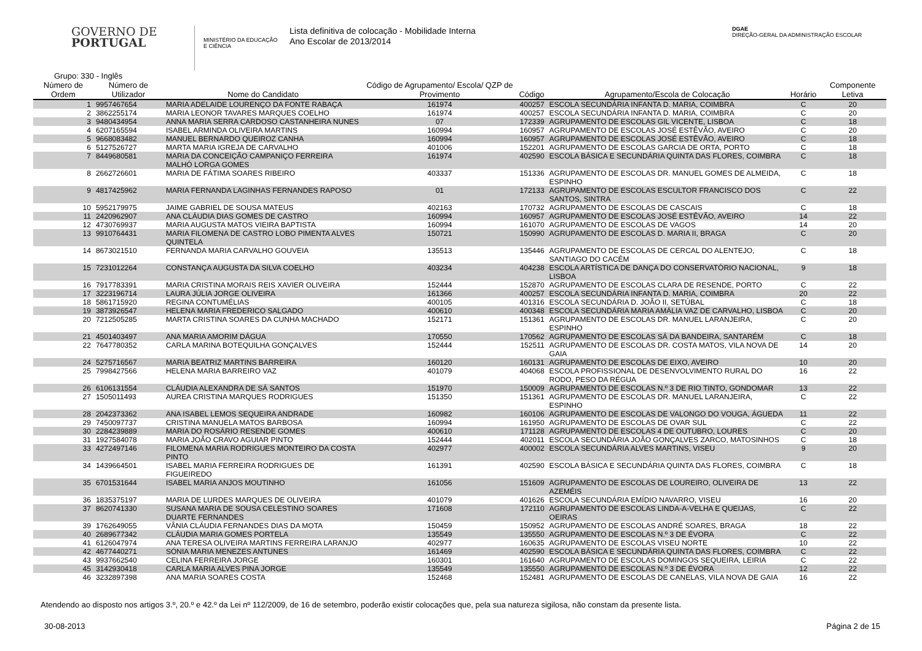GOVERNO DE
PORTUGAL
MINISTÉRIO DA EDUCAÇÃO
E CIÊNCIA
Lista definitiva de colocação - Mobilidade Interna
Ano Escolar de 2013/2014
DGAE
DIREÇÃO-GERAL DA ADMINISTRAÇÃO ESCOLAR
Grupo: 330 - Inglês
| Número de Ordem | Número de Utilizador | Nome do Candidato | Código de Agrupamento/ Escola/ QZP de Provimento | Código | Agrupamento/Escola de Colocação | Horário | Componente Letiva |
| --- | --- | --- | --- | --- | --- | --- | --- |
| 1 | 9957467654 | MARIA ADELAIDE LOURENÇO DA FONTE RABAÇA | 161974 | 400257 | ESCOLA SECUNDÁRIA INFANTA D. MARIA, COIMBRA | C | 20 |
| 2 | 3862255174 | MARIA LEONOR TAVARES MARQUES COELHO | 161974 | 400257 | ESCOLA SECUNDÁRIA INFANTA D. MARIA, COIMBRA | C | 20 |
| 3 | 9480434954 | ANNA MARIA SERRA CARDOSO CASTANHEIRA NUNES | 07 | 172339 | AGRUPAMENTO DE ESCOLAS GIL VICENTE, LISBOA | C | 18 |
| 4 | 6207165594 | ISABEL ARMINDA OLIVEIRA MARTINS | 160994 | 160957 | AGRUPAMENTO DE ESCOLAS JOSÉ ESTÊVÃO, AVEIRO | C | 20 |
| 5 | 9668083482 | MANUEL BERNARDO QUEIROZ CANHA | 160994 | 160957 | AGRUPAMENTO DE ESCOLAS JOSÉ ESTÊVÃO, AVEIRO | C | 18 |
| 6 | 5127526727 | MARTA MARIA IGREJA DE CARVALHO | 401006 | 152201 | AGRUPAMENTO DE ESCOLAS GARCIA DE ORTA, PORTO | C | 18 |
| 7 | 8449680581 | MARIA DA CONCEIÇÃO CAMPANIÇO FERREIRA MALHÓ LORGA GOMES | 161974 | 402590 | ESCOLA BÁSICA E SECUNDÁRIA QUINTA DAS FLORES, COIMBRA | C | 18 |
| 8 | 2662726601 | MARIA DE FÁTIMA SOARES RIBEIRO | 403337 | 151336 | AGRUPAMENTO DE ESCOLAS DR. MANUEL GOMES DE ALMEIDA, ESPINHO | C | 18 |
| 9 | 4817425962 | MARIA FERNANDA LAGINHAS FERNANDES RAPOSO | 01 | 172133 | AGRUPAMENTO DE ESCOLAS ESCULTOR FRANCISCO DOS SANTOS, SINTRA | C | 22 |
| 10 | 5952179975 | JAIME GABRIEL DE SOUSA MATEUS | 402163 | 170732 | AGRUPAMENTO DE ESCOLAS DE CASCAIS | C | 18 |
| 11 | 2420962907 | ANA CLÁUDIA DIAS GOMES DE CASTRO | 160994 | 160957 | AGRUPAMENTO DE ESCOLAS JOSÉ ESTÊVÃO, AVEIRO | 14 | 22 |
| 12 | 4730769937 | MARIA AUGUSTA MATOS VIEIRA BAPTISTA | 160994 | 161070 | AGRUPAMENTO DE ESCOLAS DE VAGOS | 14 | 20 |
| 13 | 9910764431 | MARIA FILOMENA DE CASTRO LOBO PIMENTA ALVES QUINTELA | 150721 | 150990 | AGRUPAMENTO DE ESCOLAS D. MARIA II, BRAGA | C | 20 |
| 14 | 8673021510 | FERNANDA MARIA CARVALHO GOUVEIA | 135513 | 135446 | AGRUPAMENTO DE ESCOLAS DE CERCAL DO ALENTEJO, SANTIAGO DO CACÉM | C | 18 |
| 15 | 7231012264 | CONSTANÇA AUGUSTA DA SILVA COELHO | 403234 | 404238 | ESCOLA ARTÍSTICA DE DANÇA DO CONSERVATÓRIO NACIONAL, LISBOA | 9 | 18 |
| 16 | 7917783391 | MARIA CRISTINA MORAIS REIS XAVIER OLIVEIRA | 152444 | 152870 | AGRUPAMENTO DE ESCOLAS CLARA DE RESENDE, PORTO | C | 22 |
| 17 | 3223196714 | LAURA JÚLIA JORGE OLIVEIRA | 161366 | 400257 | ESCOLA SECUNDÁRIA INFANTA D. MARIA, COIMBRA | 20 | 22 |
| 18 | 5861715920 | REGINA CONTUMÉLIAS | 400105 | 401316 | ESCOLA SECUNDÁRIA D. JOÃO II, SETÚBAL | C | 18 |
| 19 | 3873926547 | HELENA MARIA FREDERICO SALGADO | 400610 | 400348 | ESCOLA SECUNDÁRIA MARIA AMÁLIA VAZ DE CARVALHO, LISBOA | C | 20 |
| 20 | 7212505285 | MARTA CRISTINA SOARES DA CUNHA MACHADO | 152171 | 151361 | AGRUPAMENTO DE ESCOLAS DR. MANUEL LARANJEIRA, ESPINHO | C | 20 |
| 21 | 4501403497 | ANA MARIA AMORIM DÁGUA | 170550 | 170562 | AGRUPAMENTO DE ESCOLAS SÁ DA BANDEIRA, SANTARÉM | C | 18 |
| 22 | 7647780352 | CARLA MARINA BOTEQUILHA GONÇALVES | 152444 | 152511 | AGRUPAMENTO DE ESCOLAS DR. COSTA MATOS, VILA NOVA DE GAIA | 14 | 20 |
| 24 | 5275716567 | MARIA BEATRIZ MARTINS BARREIRA | 160120 | 160131 | AGRUPAMENTO DE ESCOLAS DE EIXO, AVEIRO | 10 | 20 |
| 25 | 7998427566 | HELENA MARIA BARREIRO VAZ | 401079 | 404068 | ESCOLA PROFISSIONAL DE DESENVOLVIMENTO RURAL DO RODO, PESO DA RÉGUA | 16 | 22 |
| 26 | 6106131554 | CLÁUDIA ALEXANDRA DE SÁ SANTOS | 151970 | 150009 | AGRUPAMENTO DE ESCOLAS N.º 3 DE RIO TINTO, GONDOMAR | 13 | 22 |
| 27 | 1505011493 | AUREA CRISTINA MARQUES RODRIGUES | 151350 | 151361 | AGRUPAMENTO DE ESCOLAS DR. MANUEL LARANJEIRA, ESPINHO | C | 22 |
| 28 | 2042373362 | ANA ISABEL LEMOS SEQUEIRA ANDRADE | 160982 | 160106 | AGRUPAMENTO DE ESCOLAS DE VALONGO DO VOUGA, ÁGUEDA | 11 | 22 |
| 29 | 7450097737 | CRISTINA MANUELA MATOS BARBOSA | 160994 | 161950 | AGRUPAMENTO DE ESCOLAS DE OVAR SUL | C | 22 |
| 30 | 2284239889 | MARIA DO ROSÁRIO RESENDE GOMES | 400610 | 171128 | AGRUPAMENTO DE ESCOLAS 4 DE OUTUBRO, LOURES | C | 20 |
| 31 | 1927584078 | MARIA JOÃO CRAVO AGUIAR PINTO | 152444 | 402011 | ESCOLA SECUNDÁRIA JOÃO GONÇALVES ZARCO, MATOSINHOS | C | 18 |
| 33 | 4272497146 | FILOMENA MARIA RODRIGUES MONTEIRO DA COSTA PINTO | 402977 | 400002 | ESCOLA SECUNDÁRIA ALVES MARTINS, VISEU | 9 | 20 |
| 34 | 1439664501 | ISABEL MARIA FERREIRA RODRIGUES DE FIGUEIREDO | 161391 | 402590 | ESCOLA BÁSICA E SECUNDÁRIA QUINTA DAS FLORES, COIMBRA | C | 18 |
| 35 | 6701531644 | ISABEL MARIA ANJOS MOUTINHO | 161056 | 151609 | AGRUPAMENTO DE ESCOLAS DE LOUREIRO, OLIVEIRA DE AZEMÉIS | 13 | 22 |
| 36 | 1835375197 | MARIA DE LURDES MARQUES DE OLIVEIRA | 401079 | 401626 | ESCOLA SECUNDÁRIA EMÍDIO NAVARRO, VISEU | 16 | 20 |
| 37 | 8620741330 | SUSANA MARIA DE SOUSA CELESTINO SOARES DUARTE FERNANDES | 171608 | 172110 | AGRUPAMENTO DE ESCOLAS LINDA-A-VELHA E QUEIJAS, OEIRAS | C | 22 |
| 39 | 1762649055 | VÂNIA CLÁUDIA FERNANDES DIAS DA MOTA | 150459 | 150952 | AGRUPAMENTO DE ESCOLAS ANDRÉ SOARES, BRAGA | 18 | 22 |
| 40 | 2689677342 | CLÁUDIA MARIA GOMES PORTELA | 135549 | 135550 | AGRUPAMENTO DE ESCOLAS N.º 3 DE ÉVORA | C | 22 |
| 41 | 6126047974 | ANA TERESA OLIVEIRA MARTINS FERREIRA LARANJO | 402977 | 160635 | AGRUPAMENTO DE ESCOLAS VISEU NORTE | 10 | 22 |
| 42 | 4677440271 | SÓNIA MARIA MENEZES ANTUNES | 161469 | 402590 | ESCOLA BÁSICA E SECUNDÁRIA QUINTA DAS FLORES, COIMBRA | C | 22 |
| 43 | 9937662540 | CELINA FERREIRA JORGE | 160301 | 161640 | AGRUPAMENTO DE ESCOLAS DOMINGOS SEQUEIRA, LEIRIA | C | 22 |
| 45 | 3142930418 | CARLA MARIA ALVES PINA JORGE | 135549 | 135550 | AGRUPAMENTO DE ESCOLAS N.º 3 DE ÉVORA | 12 | 22 |
| 46 | 3232897398 | ANA MARIA SOARES COSTA | 152468 | 152481 | AGRUPAMENTO DE ESCOLAS DE CANELAS, VILA NOVA DE GAIA | 16 | 22 |
Atendendo ao disposto nos artigos 3.º, 20.º e 42.º da Lei nº 112/2009, de 16 de setembro, poderão existir colocações que, pela sua natureza sigilosa, não constam da presente lista.
30-08-2013 Página 2 de 15